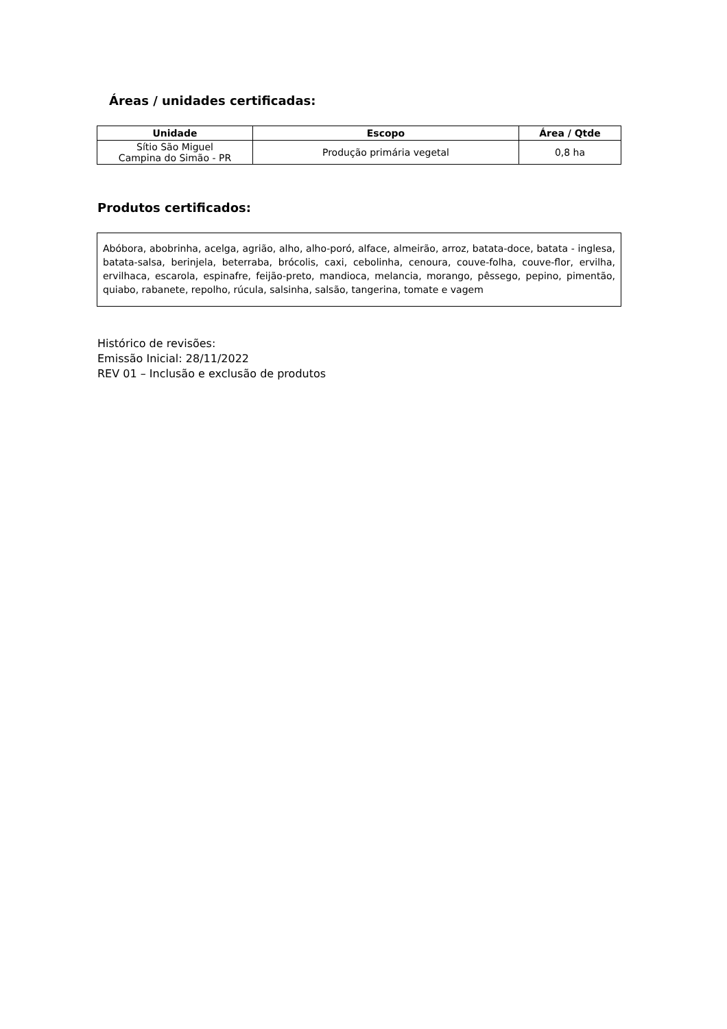Áreas / unidades certificadas:
| Unidade | Escopo | Área / Qtde |
| --- | --- | --- |
| Sítio São Miguel Campina do Simão - PR | Produção primária vegetal | 0,8 ha |
Produtos certificados:
Abóbora, abobrinha, acelga, agrião, alho, alho-poró, alface, almeirão, arroz, batata-doce, batata - inglesa, batata-salsa, berinjela, beterraba, brócolis, caxi, cebolinha, cenoura, couve-folha, couve-flor, ervilha, ervilhaca, escarola, espinafre, feijão-preto, mandioca, melancia, morango, pêssego, pepino, pimentão, quiabo, rabanete, repolho, rúcula, salsinha, salsão, tangerina, tomate e vagem
Histórico de revisões:
Emissão Inicial: 28/11/2022
REV 01 – Inclusão e exclusão de produtos